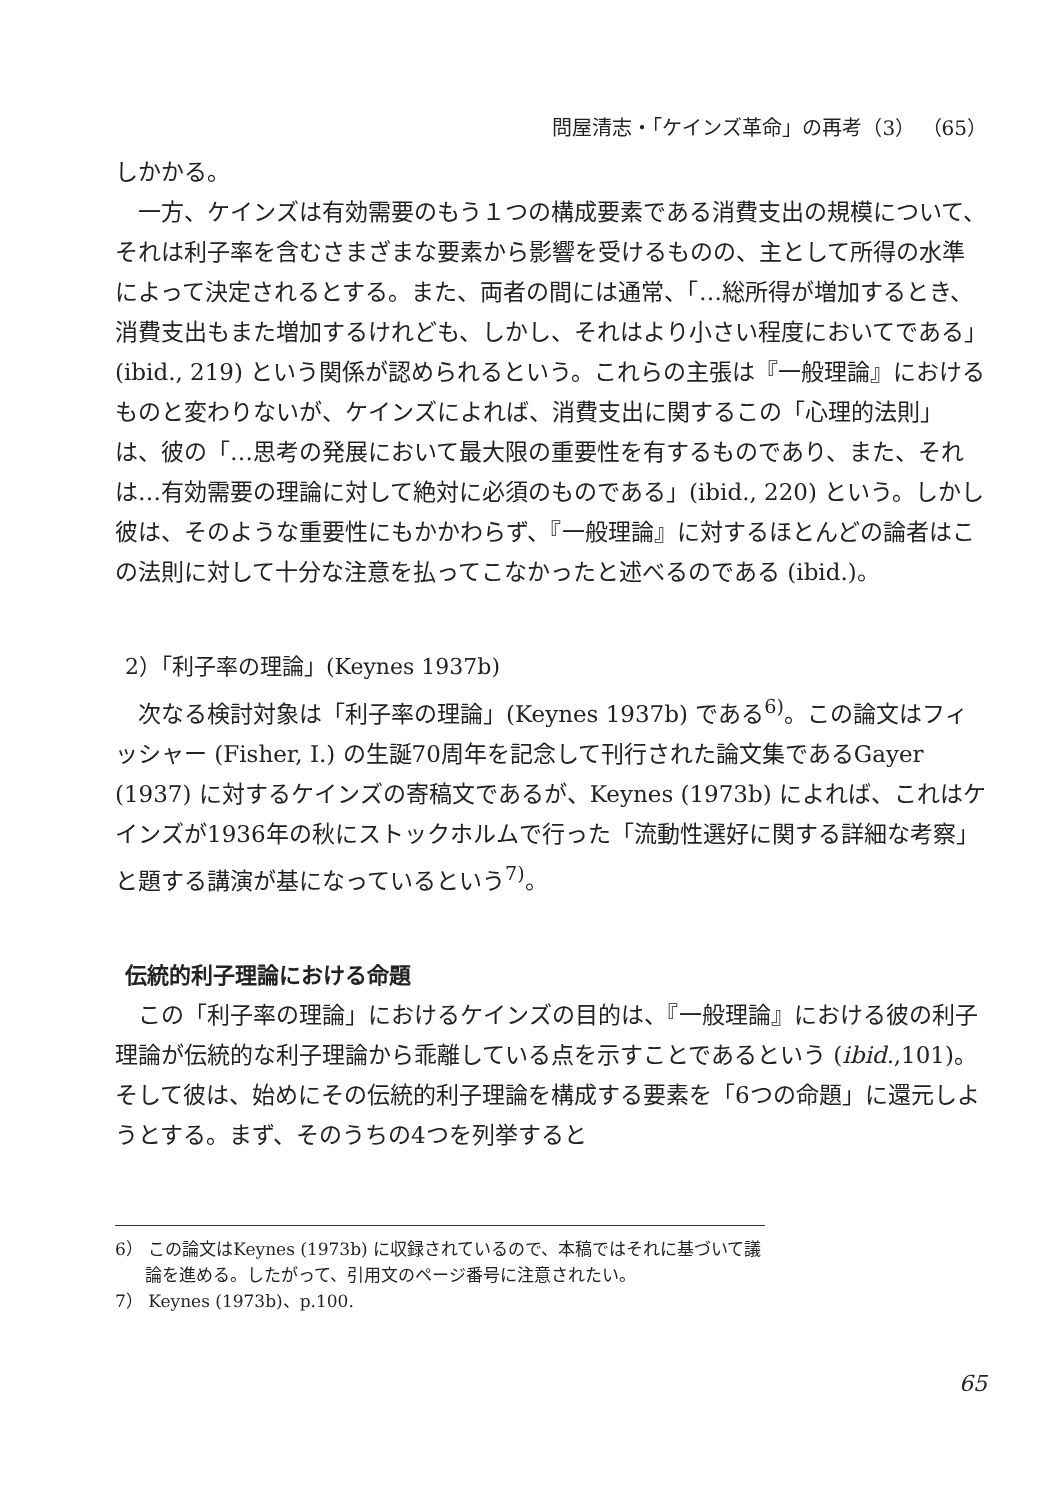問屋清志・「ケインズ革命」の再考（3） （65）
しかかる。
一方、ケインズは有効需要のもう１つの構成要素である消費支出の規模について、それは利子率を含むさまざまな要素から影響を受けるものの、主として所得の水準によって決定されるとする。また、両者の間には通常、「…総所得が増加するとき、消費支出もまた増加するけれども、しかし、それはより小さい程度においてである」(ibid., 219) という関係が認められるという。これらの主張は『一般理論』におけるものと変わりないが、ケインズによれば、消費支出に関するこの「心理的法則」は、彼の「…思考の発展において最大限の重要性を有するものであり、また、それは…有効需要の理論に対して絶対に必須のものである」(ibid., 220) という。しかし彼は、そのような重要性にもかかわらず、『一般理論』に対するほとんどの論者はこの法則に対して十分な注意を払ってこなかったと述べるのである (ibid.)。
2）「利子率の理論」(Keynes 1937b)
次なる検討対象は「利子率の理論」(Keynes 1937b) である<sup>6)</sup>。この論文はフィッシャー (Fisher, I.) の生誕70周年を記念して刊行された論文集であるGayer (1937) に対するケインズの寄稿文であるが、Keynes (1973b) によれば、これはケインズが1936年の秋にストックホルムで行った「流動性選好に関する詳細な考察」と題する講演が基になっているという<sup>7)</sup>。
伝統的利子理論における命題
この「利子率の理論」におけるケインズの目的は、『一般理論』における彼の利子理論が伝統的な利子理論から乖離している点を示すことであるという (ibid.,101)。そして彼は、始めにその伝統的利子理論を構成する要素を「6つの命題」に還元しようとする。まず、そのうちの4つを列挙すると
6） この論文はKeynes (1973b) に収録されているので、本稿ではそれに基づいて議論を進める。したがって、引用文のページ番号に注意されたい。
7） Keynes (1973b)、p.100.
65